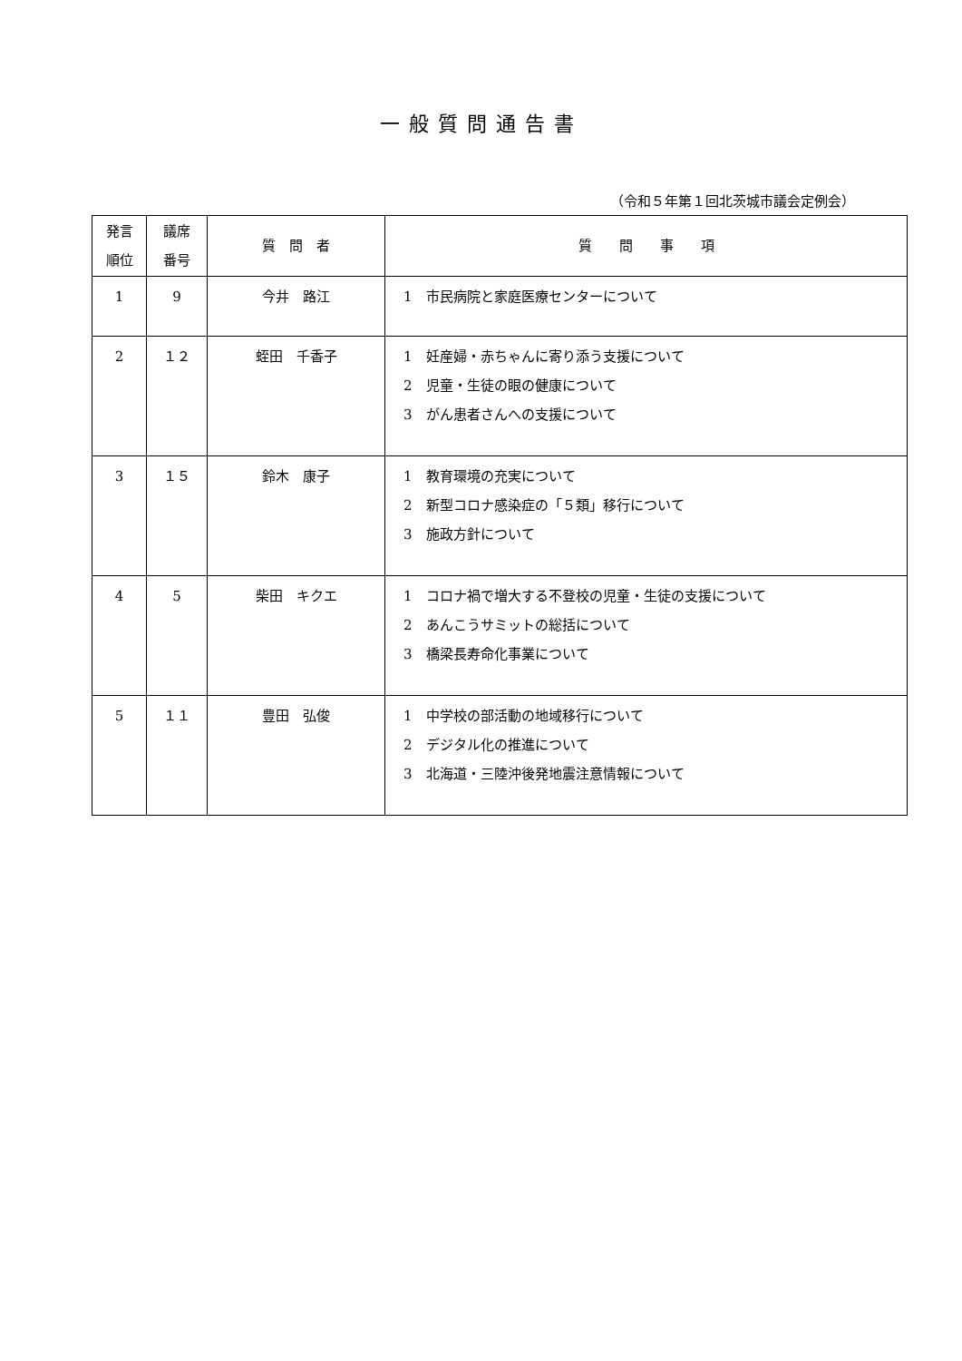一般質問通告書
（令和５年第１回北茨城市議会定例会）
| 発言 順位 | 議席 番号 | 質 問 者 | 質 問 事 項 |
| --- | --- | --- | --- |
| 1 | 9 | 今井 路江 | 1 市民病院と家庭医療センターについて |
| 2 | １２ | 蛭田 千香子 | 1 妊産婦・赤ちゃんに寄り添う支援について 2 児童・生徒の眼の健康について 3 がん患者さんへの支援について |
| 3 | １５ | 鈴木 康子 | 1 教育環境の充実について 2 新型コロナ感染症の「５類」移行について 3 施政方針について |
| 4 | 5 | 柴田 キクエ | 1 コロナ禍で増大する不登校の児童・生徒の支援について 2 あんこうサミットの総括について 3 橋梁長寿命化事業について |
| 5 | １１ | 豊田 弘俊 | 1 中学校の部活動の地域移行について 2 デジタル化の推進について 3 北海道・三陸沖後発地震注意情報について |